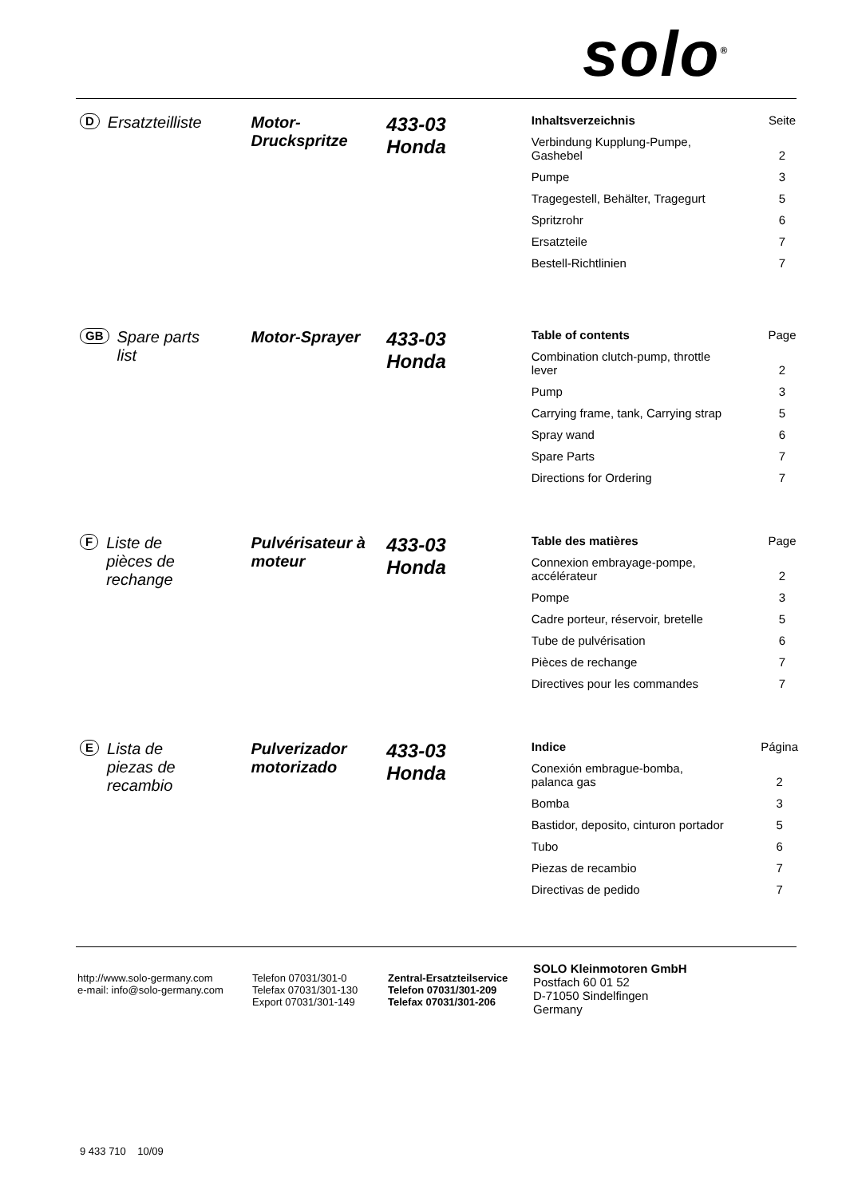solo<sup>®</sup>
D Ersatzteilliste Motor-
Druckspritze
433-03
Honda
| Inhaltsverzeichnis | Seite |
| Verbindung Kupplung-Pumpe, Gashebel | 2 |
| Pumpe | 3 |
| Tragegestell, Behälter, Tragegurt | 5 |
| Spritzrohr | 6 |
| Ersatzteile | 7 |
| Bestell-Richtlinien | 7 |
GB Spare parts
list
Motor-Sprayer
433-03
Honda
| Table of contents | Page |
| Combination clutch-pump, throttle lever | 2 |
| Pump | 3 |
| Carrying frame, tank, Carrying strap | 5 |
| Spray wand | 6 |
| Spare Parts | 7 |
| Directions for Ordering | 7 |
F Liste de
pièces de
rechange
Pulvérisateur à
moteur
433-03
Honda
| Table des matières | Page |
| Connexion embrayage-pompe, accélérateur | 2 |
| Pompe | 3 |
| Cadre porteur, réservoir, bretelle | 5 |
| Tube de pulvérisation | 6 |
| Pièces de rechange | 7 |
| Directives pour les commandes | 7 |
E Lista de
piezas de
recambio
Pulverizador
motorizado
433-03
Honda
| Indice | Página |
| Conexión embrague-bomba, palanca gas | 2 |
| Bomba | 3 |
| Bastidor, deposito, cinturon portador | 5 |
| Tubo | 6 |
| Piezas de recambio | 7 |
| Directivas de pedido | 7 |
http://www.solo-germany.com
e-mail: info@solo-germany.com
Telefon 07031/301-0
Telefax 07031/301-130
Export 07031/301-149
Zentral-Ersatzteilservice
Telefon 07031/301-209
Telefax 07031/301-206
SOLO Kleinmotoren GmbH
Postfach 60 01 52
D-71050 Sindelfingen
Germany
9 433 710 10/09